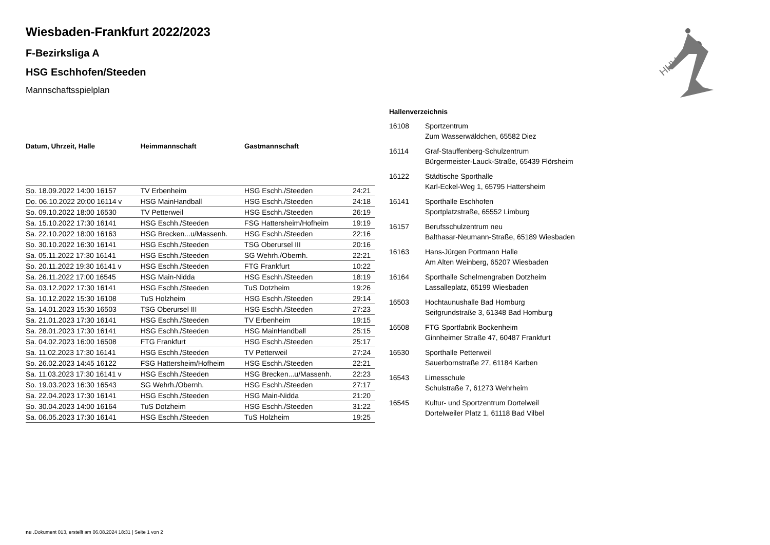HHV
Wiesbaden-Frankfurt 2022/2023
F-Bezirksliga A
HSG Eschhofen/Steeden
Mannschaftsspielplan
| Datum, Uhrzeit, Halle | Heimmannschaft | Gastmannschaft | |
| --- | --- | --- | --- |
| So. 18.09.2022 14:00 16157 | TV Erbenheim | HSG Eschh./Steeden | 24:21 |
| Do. 06.10.2022 20:00 16114 v | HSG MainHandball | HSG Eschh./Steeden | 24:18 |
| So. 09.10.2022 18:00 16530 | TV Petterweil | HSG Eschh./Steeden | 26:19 |
| Sa. 15.10.2022 17:30 16141 | HSG Eschh./Steeden | FSG Hattersheim/Hofheim | 19:19 |
| Sa. 22.10.2022 18:00 16163 | HSG Brecken...u/Massenh. | HSG Eschh./Steeden | 22:16 |
| So. 30.10.2022 16:30 16141 | HSG Eschh./Steeden | TSG Oberursel III | 20:16 |
| Sa. 05.11.2022 17:30 16141 | HSG Eschh./Steeden | SG Wehrh./Obernh. | 22:21 |
| So. 20.11.2022 19:30 16141 v | HSG Eschh./Steeden | FTG Frankfurt | 10:22 |
| Sa. 26.11.2022 17:00 16545 | HSG Main-Nidda | HSG Eschh./Steeden | 18:19 |
| Sa. 03.12.2022 17:30 16141 | HSG Eschh./Steeden | TuS Dotzheim | 19:26 |
| Sa. 10.12.2022 15:30 16108 | TuS Holzheim | HSG Eschh./Steeden | 29:14 |
| Sa. 14.01.2023 15:30 16503 | TSG Oberursel III | HSG Eschh./Steeden | 27:23 |
| Sa. 21.01.2023 17:30 16141 | HSG Eschh./Steeden | TV Erbenheim | 19:15 |
| Sa. 28.01.2023 17:30 16141 | HSG Eschh./Steeden | HSG MainHandball | 25:15 |
| Sa. 04.02.2023 16:00 16508 | FTG Frankfurt | HSG Eschh./Steeden | 25:17 |
| Sa. 11.02.2023 17:30 16141 | HSG Eschh./Steeden | TV Petterweil | 27:24 |
| So. 26.02.2023 14:45 16122 | FSG Hattersheim/Hofheim | HSG Eschh./Steeden | 22:21 |
| Sa. 11.03.2023 17:30 16141 v | HSG Eschh./Steeden | HSG Brecken...u/Massenh. | 22:23 |
| So. 19.03.2023 16:30 16543 | SG Wehrh./Obernh. | HSG Eschh./Steeden | 27:17 |
| Sa. 22.04.2023 17:30 16141 | HSG Eschh./Steeden | HSG Main-Nidda | 21:20 |
| So. 30.04.2023 14:00 16164 | TuS Dotzheim | HSG Eschh./Steeden | 31:22 |
| Sa. 06.05.2023 17:30 16141 | HSG Eschh./Steeden | TuS Holzheim | 19:25 |
| Hallenverzeichnis | |
| --- | --- |
| 16108 | Sportzentrum Zum Wasserwäldchen, 65582 Diez |
| 16114 | Graf-Stauffenberg-Schulzentrum Bürgermeister-Lauck-Straße, 65439 Flörsheim |
| 16122 | Städtische Sporthalle Karl-Eckel-Weg 1, 65795 Hattersheim |
| 16141 | Sporthalle Eschhofen Sportplatzstraße, 65552 Limburg |
| 16157 | Berufsschulzentrum neu Balthasar-Neumann-Straße, 65189 Wiesbaden |
| 16163 | Hans-Jürgen Portmann Halle Am Alten Weinberg, 65207 Wiesbaden |
| 16164 | Sporthalle Schelmengraben Dotzheim Lassalleplatz, 65199 Wiesbaden |
| 16503 | Hochtaunushalle Bad Homburg Seifgrundstraße 3, 61348 Bad Homburg |
| 16508 | FTG Sportfabrik Bockenheim Ginnheimer Straße 47, 60487 Frankfurt |
| 16530 | Sporthalle Petterweil Sauerbornstraße 27, 61184 Karben |
| 16543 | Limesschule Schulstraße 7, 61273 Wehrheim |
| 16545 | Kultur- und Sportzentrum Dortelweil Dortelweiler Platz 1, 61118 Bad Vilbel |
nu .Dokument 013, erstellt am 06.08.2024 18:31 | Seite 1 von 2